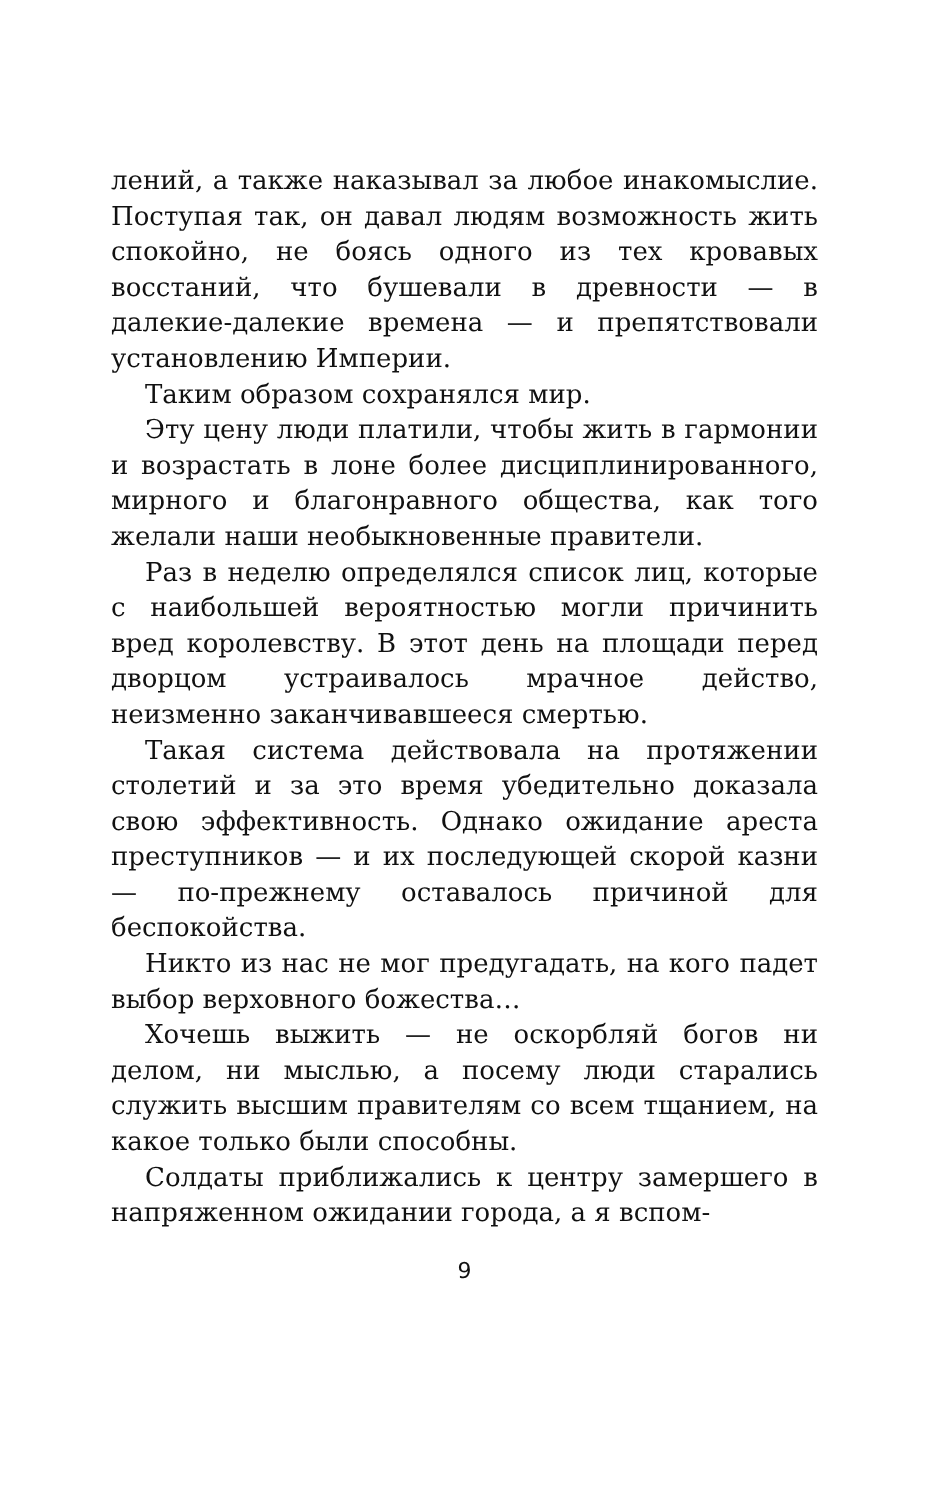лений, а также наказывал за любое инакомыслие. Поступая так, он давал людям возможность жить спокойно, не боясь одного из тех кровавых восстаний, что бушевали в древности — в далекие-далекие времена — и препятствовали установлению Империи.
Таким образом сохранялся мир.
Эту цену люди платили, чтобы жить в гармонии и возрастать в лоне более дисциплинированного, мирного и благонравного общества, как того желали наши необыкновенные правители.
Раз в неделю определялся список лиц, которые с наибольшей вероятностью могли причинить вред королевству. В этот день на площади перед дворцом устраивалось мрачное действо, неизменно заканчивавшееся смертью.
Такая система действовала на протяжении столетий и за это время убедительно доказала свою эффективность. Однако ожидание ареста преступников — и их последующей скорой казни — по-прежнему оставалось причиной для беспокойства.
Никто из нас не мог предугадать, на кого падет выбор верховного божества…
Хочешь выжить — не оскорбляй богов ни делом, ни мыслью, а посему люди старались служить высшим правителям со всем тщанием, на какое только были способны.
Солдаты приближались к центру замершего в напряженном ожидании города, а я вспом-
9